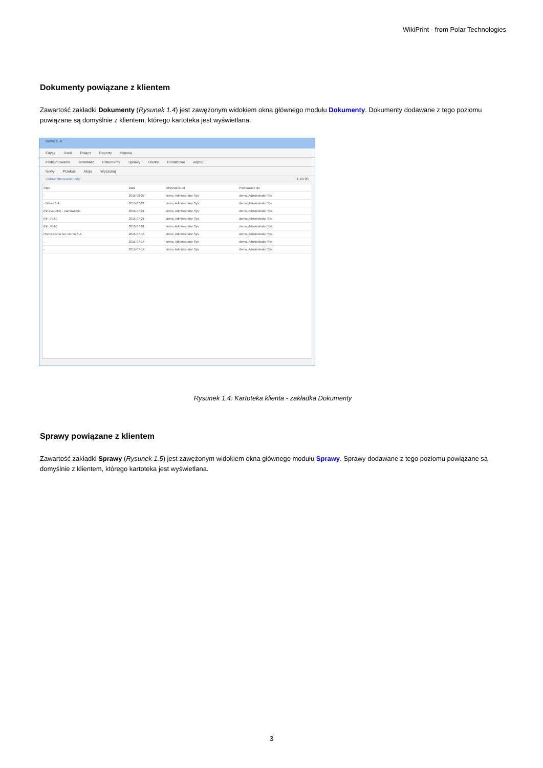WikiPrint - from Polar Technologies
Dokumenty powiązane z klientem
Zawartość zakładki Dokumenty (Rysunek 1.4) jest zawężonym widokiem okna głównego modułu Dokumenty. Dokumenty dodawane z tego poziomu powiązane są domyślnie z klientem, którego kartoteka jest wyświetlana.
Demo S.A.
Edytuj Usuń Połącz Raporty Historia
Podsumowanie Terminarz Dokumenty Sprawy Osoby kontaktowe więcej...
Nowy Przekaż Akcje Wyszukaj
Ustaw filtrowanie listy: 1-20 20
| Opis | Data | Otrzymane od | Przekazane do |
| --- | --- | --- | --- |
| - | 2015-08-02 | demo, Administrator Sys | demo, Administrator Sys |
| - Demo S.A. | 2015-07-21 | demo, Administrator Sys | demo, Administrator Sys |
| (Nr ZW/1/15) - Zamówienie | 2015-07-21 | demo, Administrator Sys | demo, Administrator Sys |
| (Nr ; PLN) | 2015-07-21 | demo, Administrator Sys | demo, Administrator Sys |
| (Nr ; PLN) | 2015-07-21 | demo, Administrator Sys | demo, Administrator Sys |
| Pismo pismo Do: Demo S.A. | 2015-07-14 | demo, Administrator Sys | demo, Administrator Sys |
| - | 2015-07-14 | demo, Administrator Sys | demo, Administrator Sys |
| - | 2015-07-14 | demo, Administrator Sys | demo, Administrator Sys |
Rysunek 1.4: Kartoteka klienta - zakładka Dokumenty
Sprawy powiązane z klientem
Zawartość zakładki Sprawy (Rysunek 1.5) jest zawężonym widokiem okna głównego modułu Sprawy. Sprawy dodawane z tego poziomu powiązane są domyślnie z klientem, którego kartoteka jest wyświetlana.
3